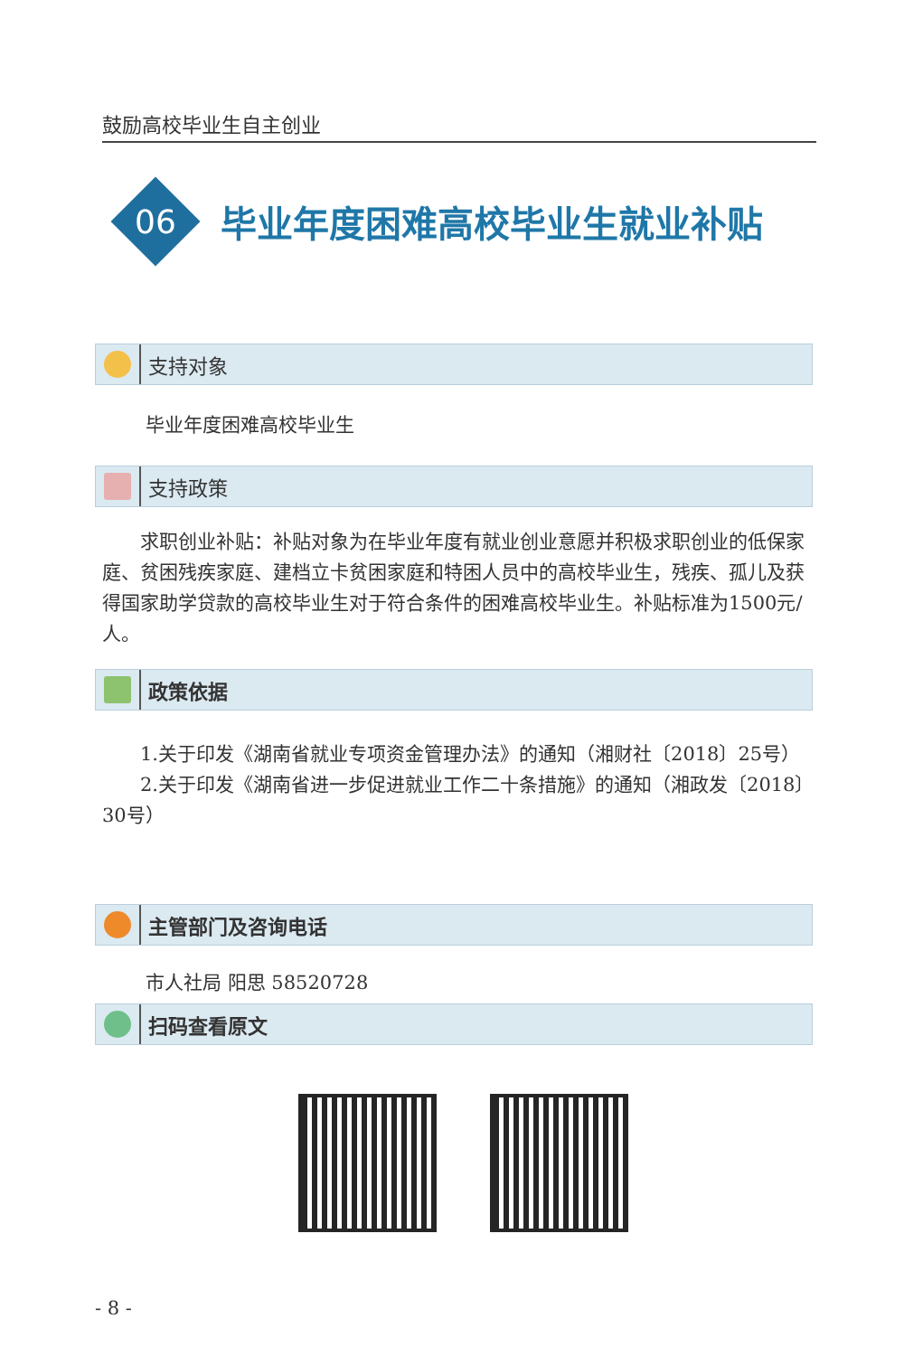鼓励高校毕业生自主创业
06
毕业年度困难高校毕业生就业补贴
支持对象
毕业年度困难高校毕业生
支持政策
　　求职创业补贴：补贴对象为在毕业年度有就业创业意愿并积极求职创业的低保家庭、贫困残疾家庭、建档立卡贫困家庭和特困人员中的高校毕业生，残疾、孤儿及获得国家助学贷款的高校毕业生对于符合条件的困难高校毕业生。补贴标准为1500元/人。
政策依据
　　1.关于印发《湖南省就业专项资金管理办法》的通知（湘财社〔2018〕25号）
　　2.关于印发《湖南省进一步促进就业工作二十条措施》的通知（湘政发〔2018〕30号）
主管部门及咨询电话
市人社局 阳思 58520728
扫码查看原文
- 8 -